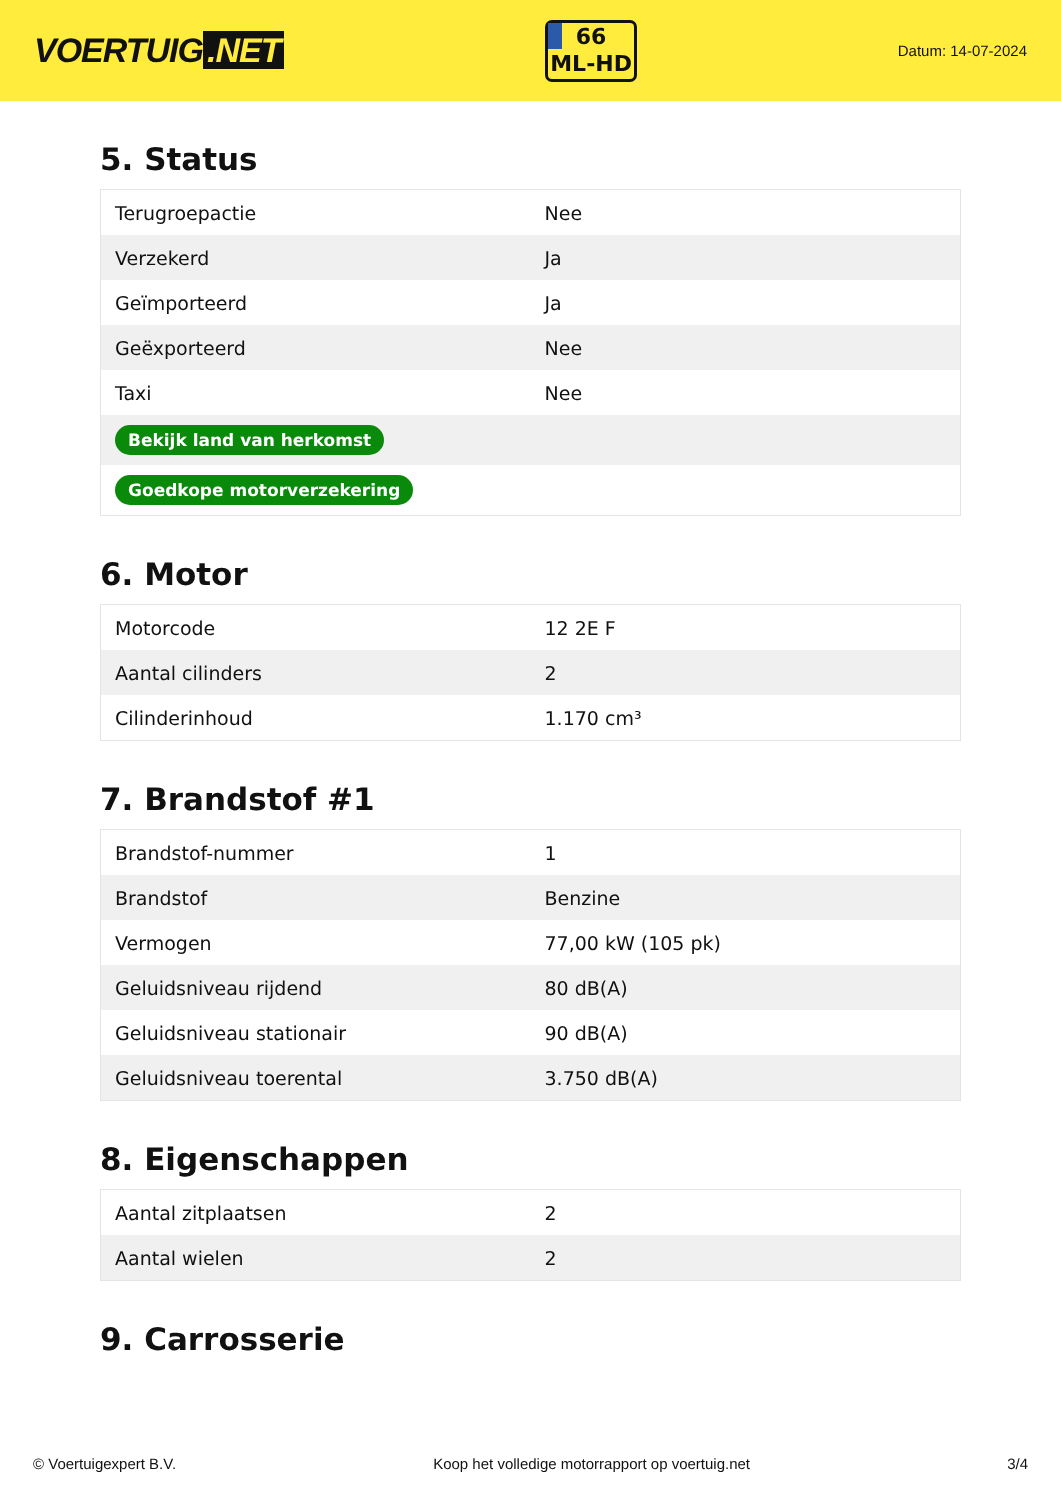VOERTUIG.NET
66
ML-HD
Datum: 14-07-2024
5. Status
| Terugroepactie | Nee |
| Verzekerd | Ja |
| Geïmporteerd | Ja |
| Geëxporteerd | Nee |
| Taxi | Nee |
| Bekijk land van herkomst | |
| Goedkope motorverzekering | |
6. Motor
| Motorcode | 12 2E F |
| Aantal cilinders | 2 |
| Cilinderinhoud | 1.170 cm³ |
7. Brandstof #1
| Brandstof-nummer | 1 |
| Brandstof | Benzine |
| Vermogen | 77,00 kW (105 pk) |
| Geluidsniveau rijdend | 80 dB(A) |
| Geluidsniveau stationair | 90 dB(A) |
| Geluidsniveau toerental | 3.750 dB(A) |
8. Eigenschappen
| Aantal zitplaatsen | 2 |
| Aantal wielen | 2 |
9. Carrosserie
© Voertuigexpert B.V. Koop het volledige motorrapport op voertuig.net 3/4